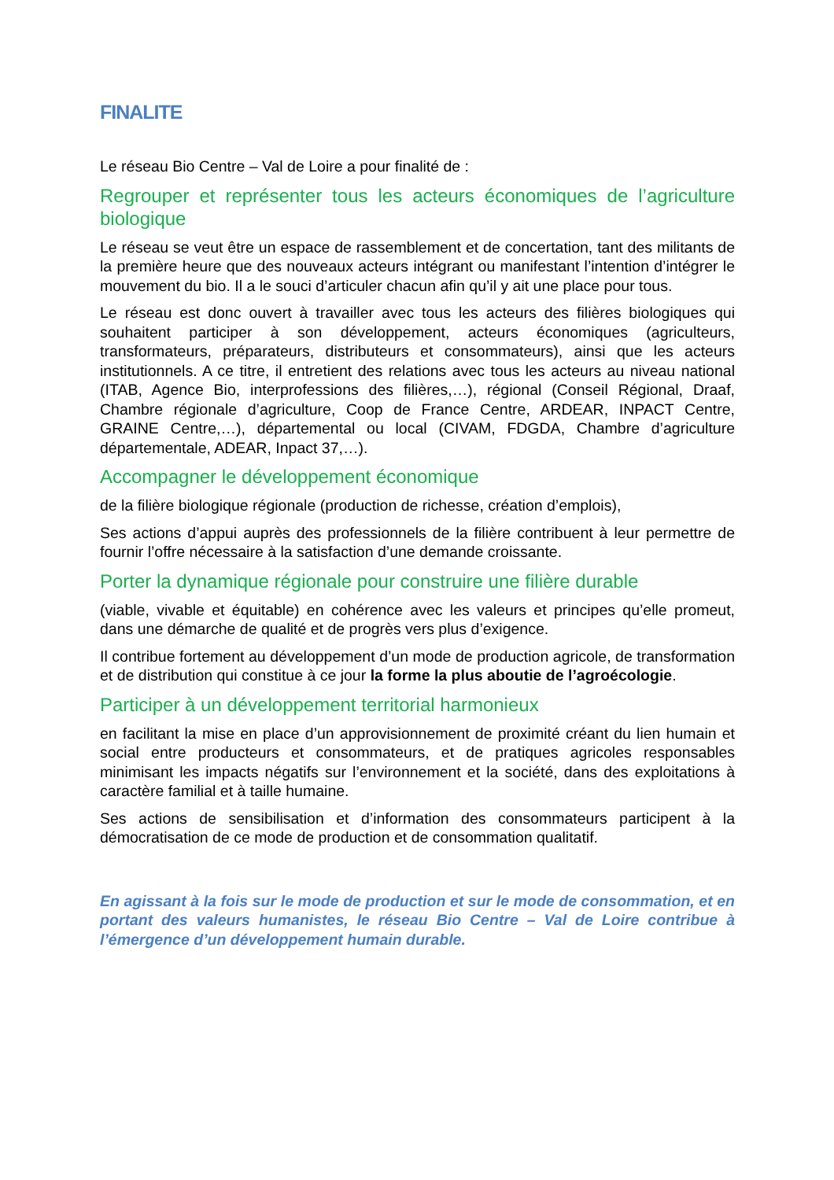FINALITE
Le réseau Bio Centre – Val de Loire a pour finalité de :
Regrouper et représenter tous les acteurs économiques de l’agriculture biologique
Le réseau se veut être un espace de rassemblement et de concertation, tant des militants de la première heure que des nouveaux acteurs intégrant ou manifestant l’intention d’intégrer le mouvement du bio. Il a le souci d’articuler chacun afin qu’il y ait une place pour tous.
Le réseau est donc ouvert à travailler avec tous les acteurs des filières biologiques qui souhaitent participer à son développement, acteurs économiques (agriculteurs, transformateurs, préparateurs, distributeurs et consommateurs), ainsi que les acteurs institutionnels. A ce titre, il entretient des relations avec tous les acteurs au niveau national (ITAB, Agence Bio, interprofessions des filières,…), régional (Conseil Régional, Draaf, Chambre régionale d’agriculture, Coop de France Centre, ARDEAR, INPACT Centre, GRAINE Centre,…), départemental ou local (CIVAM, FDGDA, Chambre d’agriculture départementale, ADEAR, Inpact 37,…).
Accompagner le développement économique
de la filière biologique régionale (production de richesse, création d’emplois),
Ses actions d’appui auprès des professionnels de la filière contribuent à leur permettre de fournir l’offre nécessaire à la satisfaction d’une demande croissante.
Porter la dynamique régionale pour construire une filière durable
(viable, vivable et équitable) en cohérence avec les valeurs et principes qu’elle promeut, dans une démarche de qualité et de progrès vers plus d’exigence.
Il contribue fortement au développement d’un mode de production agricole, de transformation et de distribution qui constitue à ce jour la forme la plus aboutie de l’agroécologie.
Participer à un développement territorial harmonieux
en facilitant la mise en place d’un approvisionnement de proximité créant du lien humain et social entre producteurs et consommateurs, et de pratiques agricoles responsables minimisant les impacts négatifs sur l’environnement et la société, dans des exploitations à caractère familial et à taille humaine.
Ses actions de sensibilisation et d’information des consommateurs participent à la démocratisation de ce mode de production et de consommation qualitatif.
En agissant à la fois sur le mode de production et sur le mode de consommation, et en portant des valeurs humanistes, le réseau Bio Centre – Val de Loire contribue à l’émergence d’un développement humain durable.